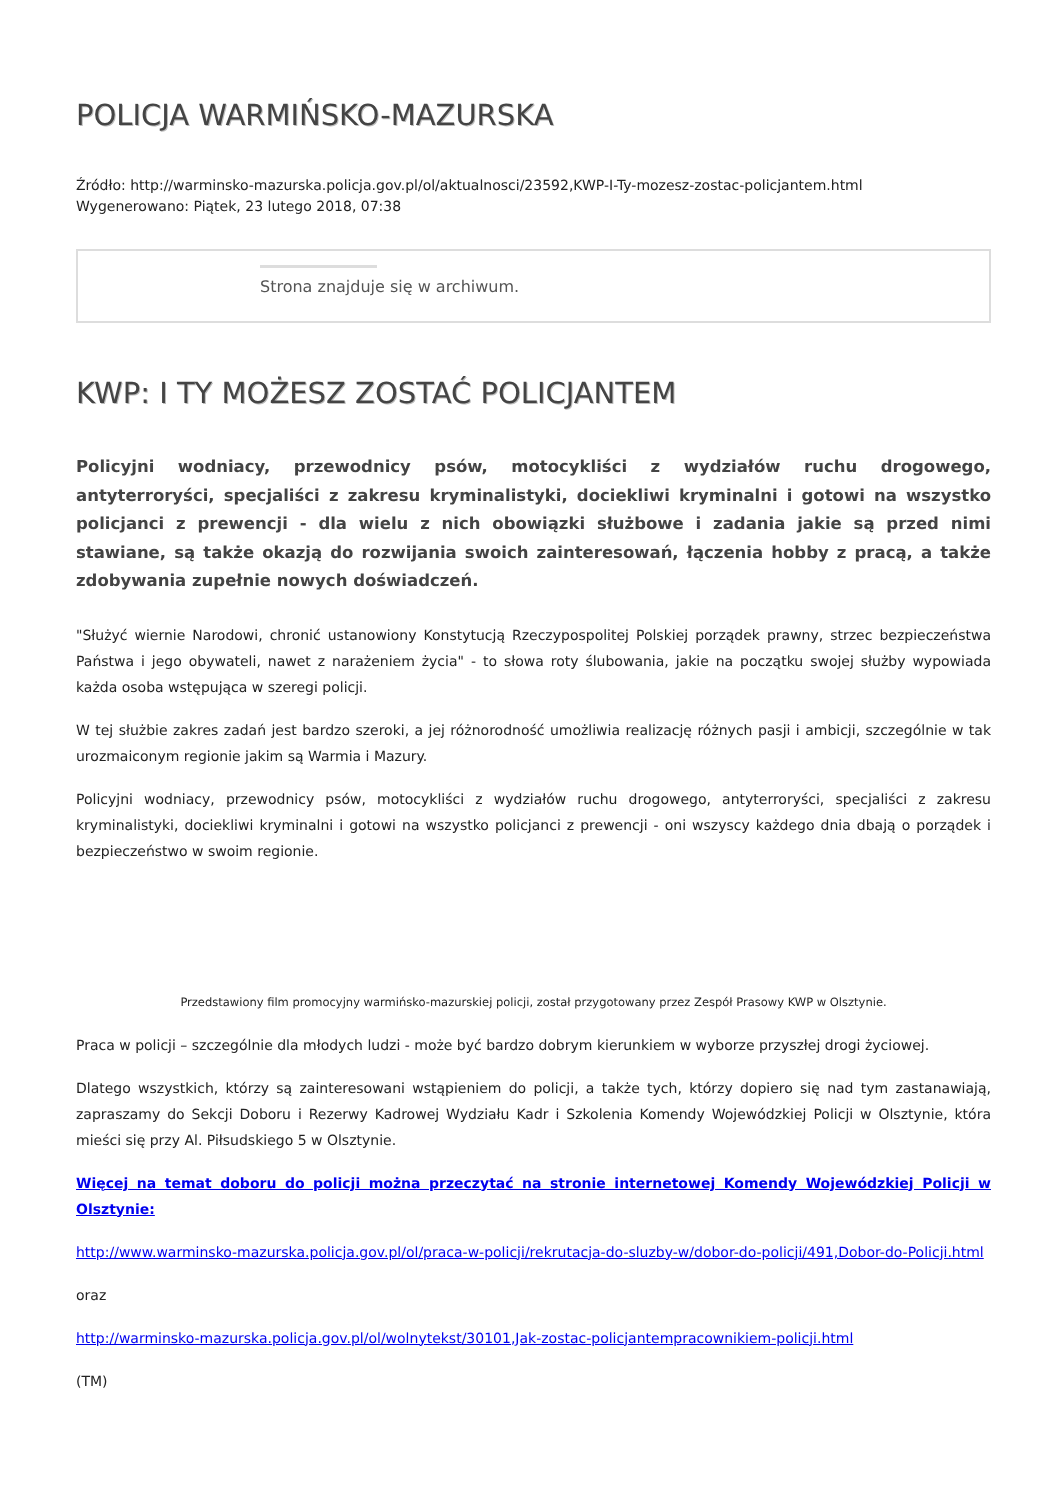POLICJA WARMIŃSKO-MAZURSKA
Źródło: http://warminsko-mazurska.policja.gov.pl/ol/aktualnosci/23592,KWP-I-Ty-mozesz-zostac-policjantem.html
Wygenerowano: Piątek, 23 lutego 2018, 07:38
Strona znajduje się w archiwum.
KWP: I TY MOŻESZ ZOSTAĆ POLICJANTEM
Policyjni wodniacy, przewodnicy psów, motocykliści z wydziałów ruchu drogowego, antyterroryści, specjaliści z zakresu kryminalistyki, dociekliwi kryminalni i gotowi na wszystko policjanci z prewencji - dla wielu z nich obowiązki służbowe i zadania jakie są przed nimi stawiane, są także okazją do rozwijania swoich zainteresowań, łączenia hobby z pracą, a także zdobywania zupełnie nowych doświadczeń.
"Służyć wiernie Narodowi, chronić ustanowiony Konstytucją Rzeczypospolitej Polskiej porządek prawny, strzec bezpieczeństwa Państwa i jego obywateli, nawet z narażeniem życia" - to słowa roty ślubowania, jakie na początku swojej służby wypowiada każda osoba wstępująca w szeregi policji.
W tej służbie zakres zadań jest bardzo szeroki, a jej różnorodność umożliwia realizację różnych pasji i ambicji, szczególnie w tak urozmaiconym regionie jakim są Warmia i Mazury.
Policyjni wodniacy, przewodnicy psów, motocykliści z wydziałów ruchu drogowego, antyterroryści, specjaliści z zakresu kryminalistyki, dociekliwi kryminalni i gotowi na wszystko policjanci z prewencji - oni wszyscy każdego dnia dbają o porządek i bezpieczeństwo w swoim regionie.
Przedstawiony film promocyjny warmińsko-mazurskiej policji, został przygotowany przez Zespół Prasowy KWP w Olsztynie.
Praca w policji – szczególnie dla młodych ludzi - może być bardzo dobrym kierunkiem w wyborze przyszłej drogi życiowej.
Dlatego wszystkich, którzy są zainteresowani wstąpieniem do policji, a także tych, którzy dopiero się nad tym zastanawiają, zapraszamy do Sekcji Doboru i Rezerwy Kadrowej Wydziału Kadr i Szkolenia Komendy Wojewódzkiej Policji w Olsztynie, która mieści się przy Al. Piłsudskiego 5 w Olsztynie.
Więcej na temat doboru do policji można przeczytać na stronie internetowej Komendy Wojewódzkiej Policji w Olsztynie:
http://www.warminsko-mazurska.policja.gov.pl/ol/praca-w-policji/rekrutacja-do-sluzby-w/dobor-do-policji/491,Dobor-do-Policji.html
oraz
http://warminsko-mazurska.policja.gov.pl/ol/wolnytekst/30101,Jak-zostac-policjantempracownikiem-policji.html
(TM)